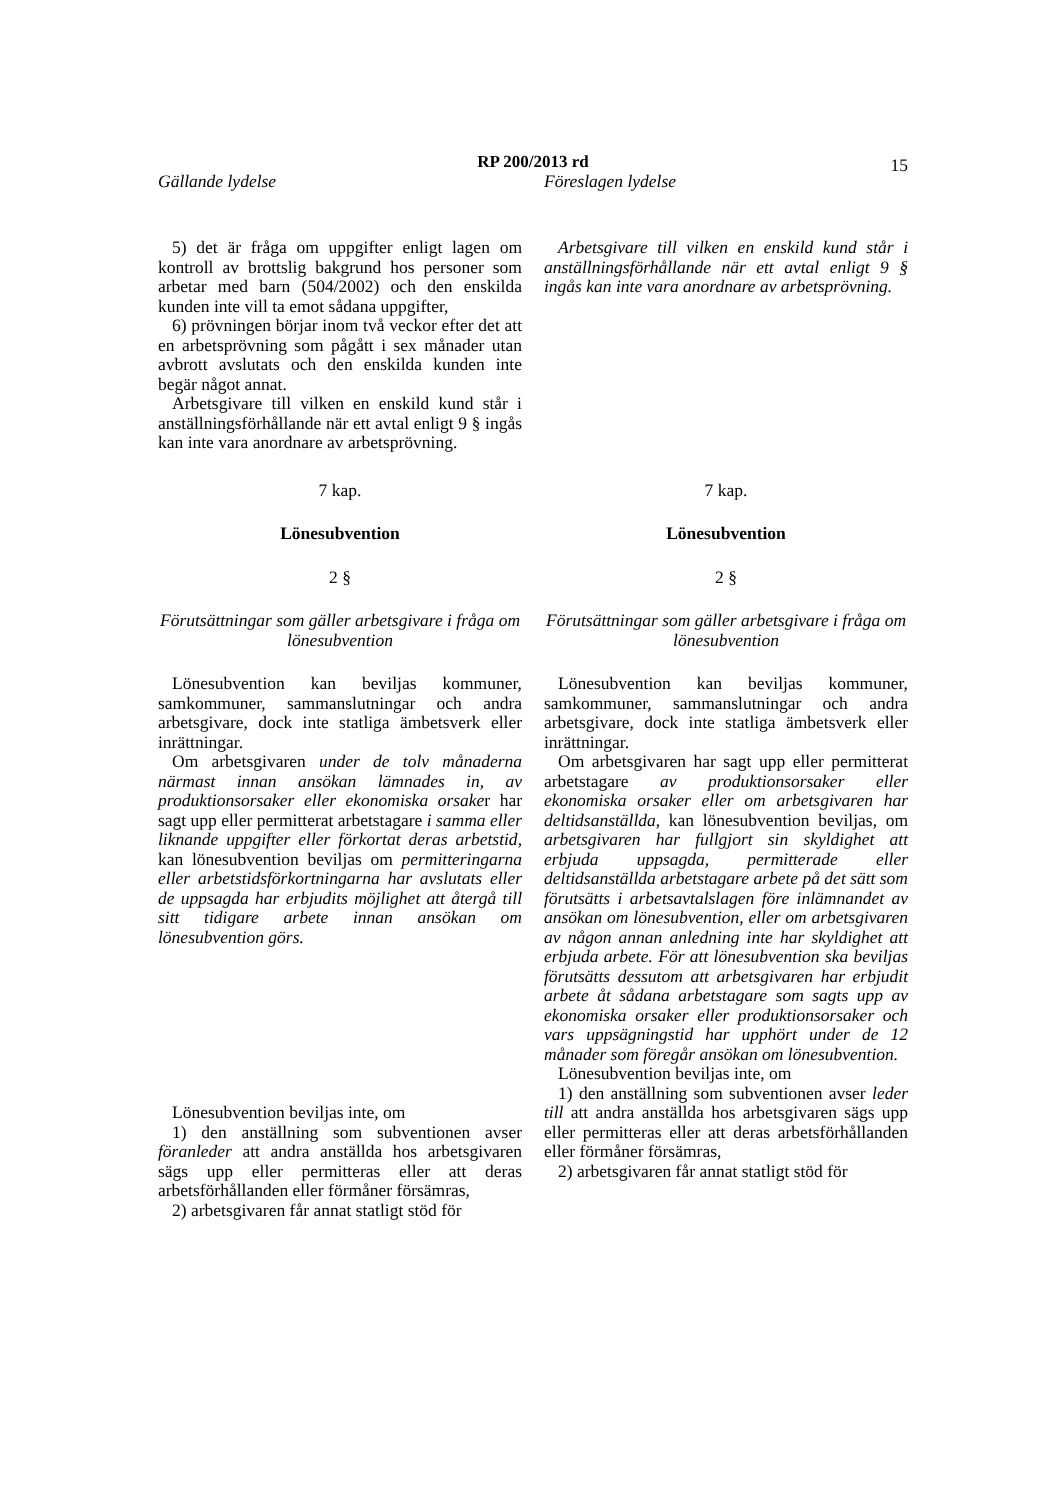RP 200/2013 rd
15
Gällande lydelse Föreslagen lydelse
5) det är fråga om uppgifter enligt lagen om kontroll av brottslig bakgrund hos personer som arbetar med barn (504/2002) och den enskilda kunden inte vill ta emot sådana uppgifter,
6) prövningen börjar inom två veckor efter det att en arbetsprövning som pågått i sex månader utan avbrott avslutats och den enskilda kunden inte begär något annat.
Arbetsgivare till vilken en enskild kund står i anställningsförhållande när ett avtal enligt 9 § ingås kan inte vara anordnare av arbetsprövning.
Arbetsgivare till vilken en enskild kund står i anställningsförhållande när ett avtal enligt 9 § ingås kan inte vara anordnare av arbetsprövning.
7 kap.
Lönesubvention
2 §
Förutsättningar som gäller arbetsgivare i fråga om lönesubvention
Lönesubvention kan beviljas kommuner, samkommuner, sammanslutningar och andra arbetsgivare, dock inte statliga ämbetsverk eller inrättningar.
Om arbetsgivaren under de tolv månaderna närmast innan ansökan lämnades in, av produktionsorsaker eller ekonomiska orsaker har sagt upp eller permitterat arbetstagare i samma eller liknande uppgifter eller förkortat deras arbetstid, kan lönesubvention beviljas om permitteringarna eller arbetstidsförkortningarna har avslutats eller de uppsagda har erbjudits möjlighet att återgå till sitt tidigare arbete innan ansökan om lönesubvention görs.
Lönesubvention beviljas inte, om
1) den anställning som subventionen avser föranleder att andra anställda hos arbetsgivaren sägs upp eller permitteras eller att deras arbetsförhållanden eller förmåner försämras,
2) arbetsgivaren får annat statligt stöd för
7 kap.
Lönesubvention
2 §
Förutsättningar som gäller arbetsgivare i fråga om lönesubvention
Lönesubvention kan beviljas kommuner, samkommuner, sammanslutningar och andra arbetsgivare, dock inte statliga ämbetsverk eller inrättningar.
Om arbetsgivaren har sagt upp eller permitterat arbetstagare av produktionsorsaker eller ekonomiska orsaker eller om arbetsgivaren har deltidsanställda, kan lönesubvention beviljas, om arbetsgivaren har fullgjort sin skyldighet att erbjuda uppsagda, permitterade eller deltidsanställda arbetstagare arbete på det sätt som förutsätts i arbetsavtalslagen före inlämnandet av ansökan om lönesubvention, eller om arbetsgivaren av någon annan anledning inte har skyldighet att erbjuda arbete. För att lönesubvention ska beviljas förutsätts dessutom att arbetsgivaren har erbjudit arbete åt sådana arbetstagare som sagts upp av ekonomiska orsaker eller produktionsorsaker och vars uppsägningstid har upphört under de 12 månader som föregår ansökan om lönesubvention.
Lönesubvention beviljas inte, om
1) den anställning som subventionen avser leder till att andra anställda hos arbetsgivaren sägs upp eller permitteras eller att deras arbetsförhållanden eller förmåner försämras,
2) arbetsgivaren får annat statligt stöd för